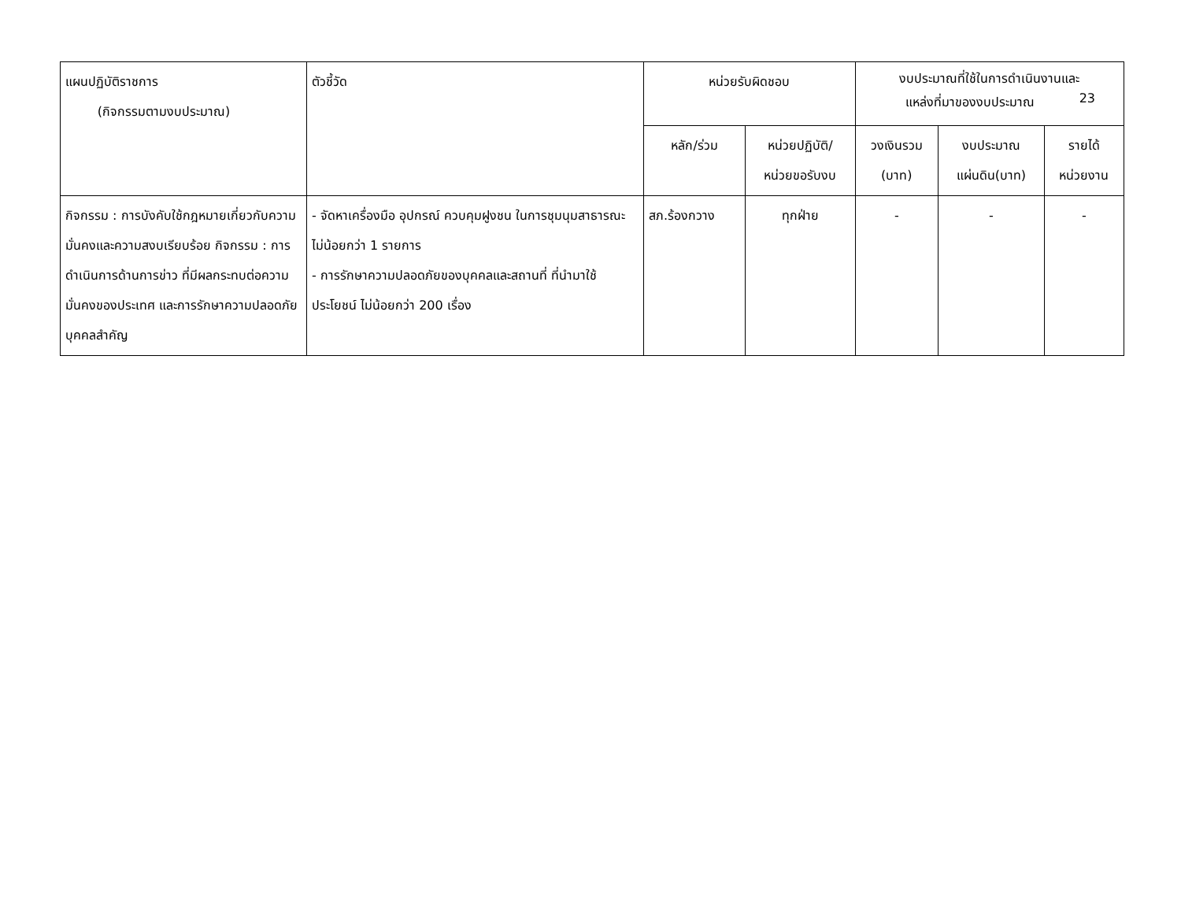| แผนปฏิบัติราชการ (กิจกรรมตามงบประมาณ) | ตัวชี้วัด | หน่วยรับผิดชอบ | | งบประมาณที่ใช้ในการดำเนินงานและ แหล่งที่มาของงบประมาณ 23 | | |
| --- | --- | --- | --- | --- | --- | --- |
| | | หลัก/ร่วม | หน่วยปฏิบัติ/ หน่วยขอรับงบ | วงเงินรวม (บาท) | งบประมาณ แผ่นดิน(บาท) | รายได้ หน่วยงาน |
| กิจกรรม : การบังคับใช้กฎหมายเกี่ยวกับความมั่นคงและความสงบเรียบร้อย กิจกรรม : การดำเนินการด้านการข่าว ที่มีผลกระทบต่อความมั่นคงของประเทศ และการรักษาความปลอดภัย บุคคลสำคัญ | - จัดหาเครื่องมือ อุปกรณ์ ควบคุมฝูงชน ในการชุมนุมสาธารณะ ไม่น้อยกว่า 1 รายการ - การรักษาความปลอดภัยของบุคคลและสถานที่ ที่นำมาใช้ประโยชน์ ไม่น้อยกว่า 200 เรื่อง | สภ.ร้องกวาง | ทุกฝ่าย | - | - | - |